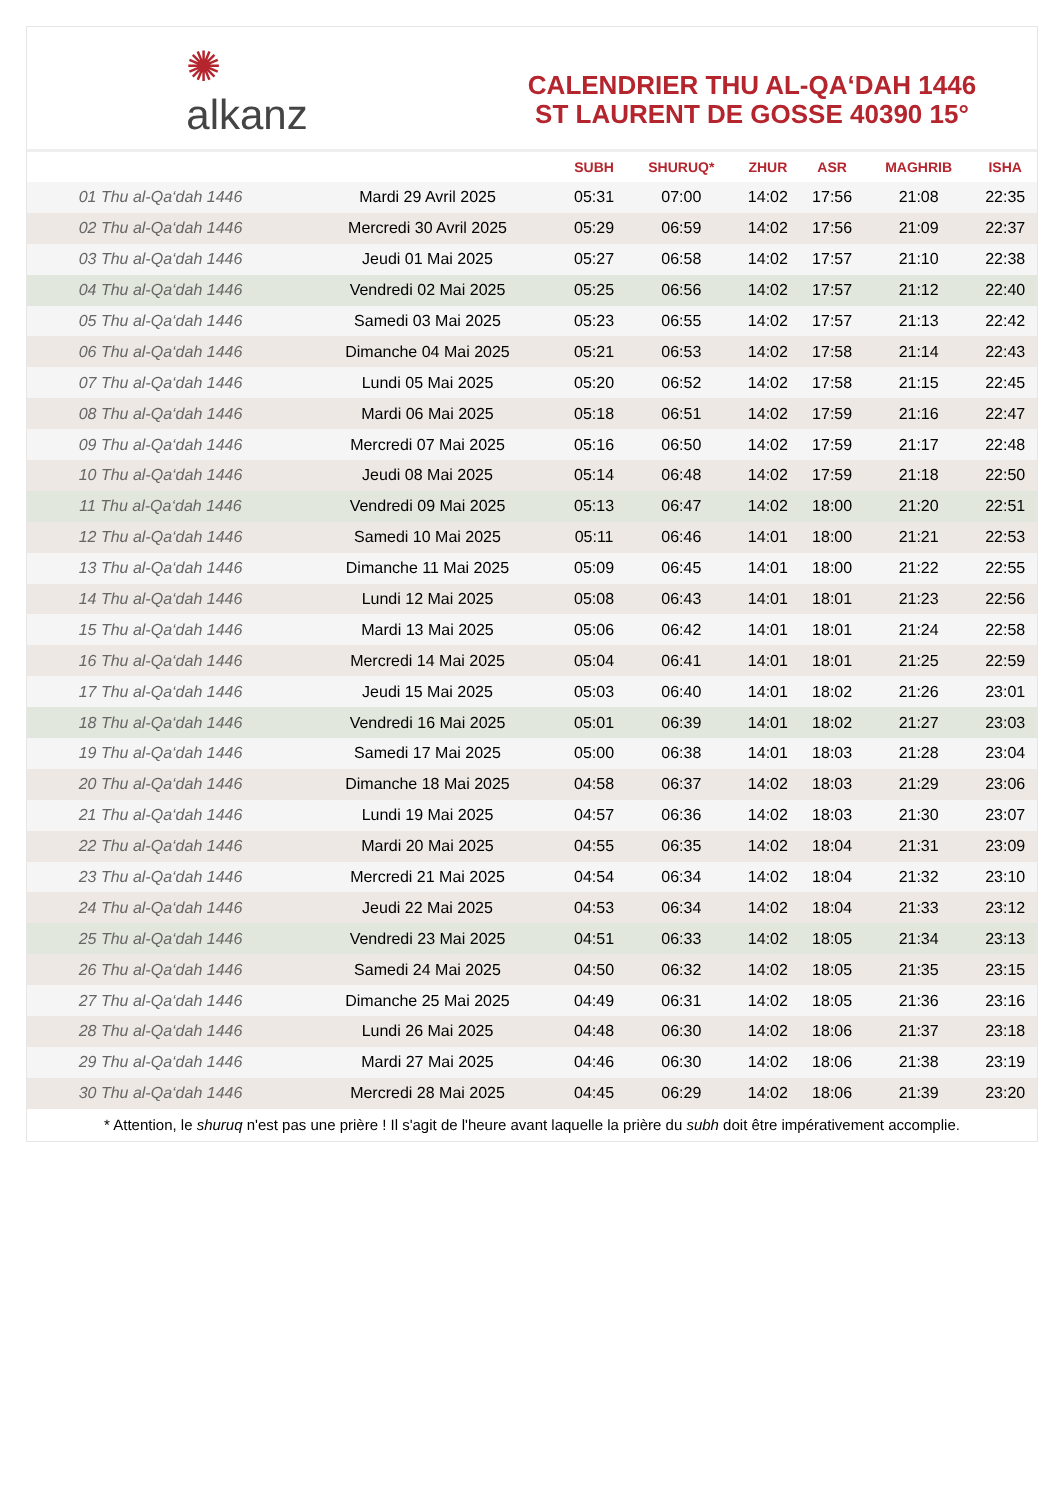✺
alkanz
CALENDRIER THU AL-QA‘DAH 1446
ST LAURENT DE GOSSE 40390 15°
| | | SUBH | SHURUQ* | ZHUR | ASR | MAGHRIB | ISHA |
| --- | --- | --- | --- | --- | --- | --- | --- |
| 01 Thu al-Qa‘dah 1446 | Mardi 29 Avril 2025 | 05:31 | 07:00 | 14:02 | 17:56 | 21:08 | 22:35 |
| 02 Thu al-Qa‘dah 1446 | Mercredi 30 Avril 2025 | 05:29 | 06:59 | 14:02 | 17:56 | 21:09 | 22:37 |
| 03 Thu al-Qa‘dah 1446 | Jeudi 01 Mai 2025 | 05:27 | 06:58 | 14:02 | 17:57 | 21:10 | 22:38 |
| 04 Thu al-Qa‘dah 1446 | Vendredi 02 Mai 2025 | 05:25 | 06:56 | 14:02 | 17:57 | 21:12 | 22:40 |
| 05 Thu al-Qa‘dah 1446 | Samedi 03 Mai 2025 | 05:23 | 06:55 | 14:02 | 17:57 | 21:13 | 22:42 |
| 06 Thu al-Qa‘dah 1446 | Dimanche 04 Mai 2025 | 05:21 | 06:53 | 14:02 | 17:58 | 21:14 | 22:43 |
| 07 Thu al-Qa‘dah 1446 | Lundi 05 Mai 2025 | 05:20 | 06:52 | 14:02 | 17:58 | 21:15 | 22:45 |
| 08 Thu al-Qa‘dah 1446 | Mardi 06 Mai 2025 | 05:18 | 06:51 | 14:02 | 17:59 | 21:16 | 22:47 |
| 09 Thu al-Qa‘dah 1446 | Mercredi 07 Mai 2025 | 05:16 | 06:50 | 14:02 | 17:59 | 21:17 | 22:48 |
| 10 Thu al-Qa‘dah 1446 | Jeudi 08 Mai 2025 | 05:14 | 06:48 | 14:02 | 17:59 | 21:18 | 22:50 |
| 11 Thu al-Qa‘dah 1446 | Vendredi 09 Mai 2025 | 05:13 | 06:47 | 14:02 | 18:00 | 21:20 | 22:51 |
| 12 Thu al-Qa‘dah 1446 | Samedi 10 Mai 2025 | 05:11 | 06:46 | 14:01 | 18:00 | 21:21 | 22:53 |
| 13 Thu al-Qa‘dah 1446 | Dimanche 11 Mai 2025 | 05:09 | 06:45 | 14:01 | 18:00 | 21:22 | 22:55 |
| 14 Thu al-Qa‘dah 1446 | Lundi 12 Mai 2025 | 05:08 | 06:43 | 14:01 | 18:01 | 21:23 | 22:56 |
| 15 Thu al-Qa‘dah 1446 | Mardi 13 Mai 2025 | 05:06 | 06:42 | 14:01 | 18:01 | 21:24 | 22:58 |
| 16 Thu al-Qa‘dah 1446 | Mercredi 14 Mai 2025 | 05:04 | 06:41 | 14:01 | 18:01 | 21:25 | 22:59 |
| 17 Thu al-Qa‘dah 1446 | Jeudi 15 Mai 2025 | 05:03 | 06:40 | 14:01 | 18:02 | 21:26 | 23:01 |
| 18 Thu al-Qa‘dah 1446 | Vendredi 16 Mai 2025 | 05:01 | 06:39 | 14:01 | 18:02 | 21:27 | 23:03 |
| 19 Thu al-Qa‘dah 1446 | Samedi 17 Mai 2025 | 05:00 | 06:38 | 14:01 | 18:03 | 21:28 | 23:04 |
| 20 Thu al-Qa‘dah 1446 | Dimanche 18 Mai 2025 | 04:58 | 06:37 | 14:02 | 18:03 | 21:29 | 23:06 |
| 21 Thu al-Qa‘dah 1446 | Lundi 19 Mai 2025 | 04:57 | 06:36 | 14:02 | 18:03 | 21:30 | 23:07 |
| 22 Thu al-Qa‘dah 1446 | Mardi 20 Mai 2025 | 04:55 | 06:35 | 14:02 | 18:04 | 21:31 | 23:09 |
| 23 Thu al-Qa‘dah 1446 | Mercredi 21 Mai 2025 | 04:54 | 06:34 | 14:02 | 18:04 | 21:32 | 23:10 |
| 24 Thu al-Qa‘dah 1446 | Jeudi 22 Mai 2025 | 04:53 | 06:34 | 14:02 | 18:04 | 21:33 | 23:12 |
| 25 Thu al-Qa‘dah 1446 | Vendredi 23 Mai 2025 | 04:51 | 06:33 | 14:02 | 18:05 | 21:34 | 23:13 |
| 26 Thu al-Qa‘dah 1446 | Samedi 24 Mai 2025 | 04:50 | 06:32 | 14:02 | 18:05 | 21:35 | 23:15 |
| 27 Thu al-Qa‘dah 1446 | Dimanche 25 Mai 2025 | 04:49 | 06:31 | 14:02 | 18:05 | 21:36 | 23:16 |
| 28 Thu al-Qa‘dah 1446 | Lundi 26 Mai 2025 | 04:48 | 06:30 | 14:02 | 18:06 | 21:37 | 23:18 |
| 29 Thu al-Qa‘dah 1446 | Mardi 27 Mai 2025 | 04:46 | 06:30 | 14:02 | 18:06 | 21:38 | 23:19 |
| 30 Thu al-Qa‘dah 1446 | Mercredi 28 Mai 2025 | 04:45 | 06:29 | 14:02 | 18:06 | 21:39 | 23:20 |
* Attention, le shuruq n'est pas une prière ! Il s'agit de l'heure avant laquelle la prière du subh doit être impérativement accomplie.